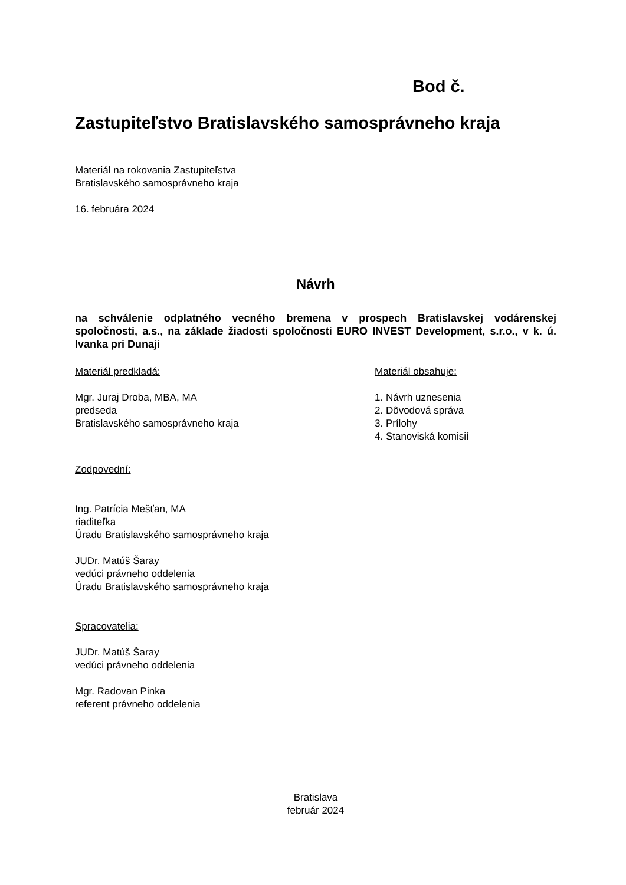Bod č.
Zastupiteľstvo Bratislavského samosprávneho kraja
Materiál na rokovania Zastupiteľstva
Bratislavského samosprávneho kraja
16. februára 2024
Návrh
na schválenie odplatného vecného bremena v prospech Bratislavskej vodárenskej spoločnosti, a.s., na základe žiadosti spoločnosti EURO INVEST Development, s.r.o., v k. ú. Ivanka pri Dunaji
Materiál predkladá:
Mgr. Juraj Droba, MBA, MA
predseda
Bratislavského samosprávneho kraja
Zodpovední:
Ing. Patrícia Mešťan, MA
riaditeľka
Úradu Bratislavského samosprávneho kraja
JUDr. Matúš Šaray
vedúci právneho oddelenia
Úradu Bratislavského samosprávneho kraja
Spracovatelia:
JUDr. Matúš Šaray
vedúci právneho oddelenia
Mgr. Radovan Pinka
referent právneho oddelenia
Materiál obsahuje:
1. Návrh uznesenia
2. Dôvodová správa
3. Prílohy
4. Stanoviská komisií
Bratislava
február 2024